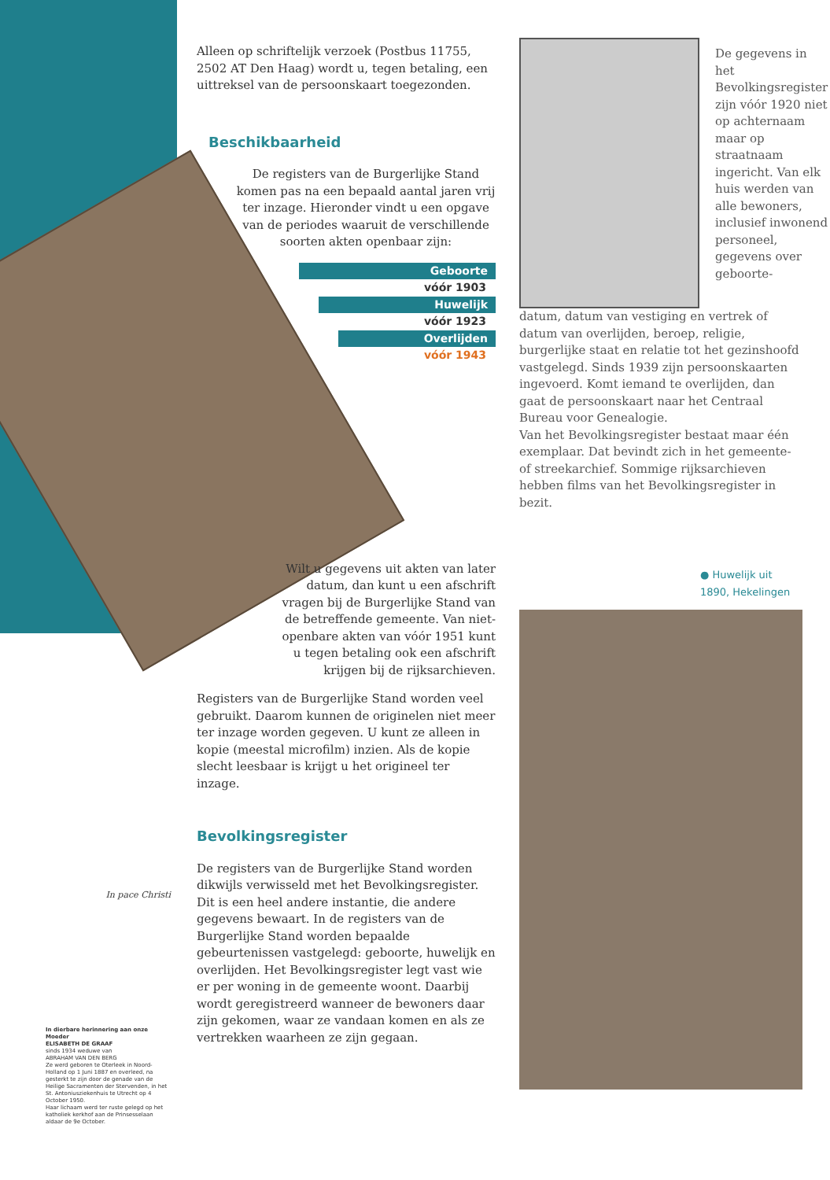In pace Christi
In dierbare herinnering aan onze Moeder
ELISABETH DE GRAAF
sinds 1934 weduwe van
ABRAHAM VAN DEN BERG
Ze werd geboren te Oterleek in Noord-Holland op 1 Juni 1887 en overleed, na gesterkt te zijn door de genade van de Heilige Sacramenten der Stervenden, in het St. Antoniusziekenhuis te Utrecht op 4 October 1950.
Haar lichaam werd ter ruste gelegd op het katholiek kerkhof aan de Prinsesselaan aldaar de 9e October.
Alleen op schriftelijk verzoek (Postbus 11755, 2502 AT Den Haag) wordt u, tegen betaling, een uittreksel van de persoonskaart toegezonden.
Beschikbaarheid
De registers van de Burgerlijke Stand komen pas na een bepaald aantal jaren vrij ter inzage. Hieronder vindt u een opgave van de periodes waaruit de verschillende soorten akten openbaar zijn:
Geboorte
vóór 1903
Huwelijk
vóór 1923
Overlijden
vóór 1943
Wilt u gegevens uit akten van later datum, dan kunt u een afschrift vragen bij de Burgerlijke Stand van de betreffende gemeente. Van niet-openbare akten van vóór 1951 kunt u tegen betaling ook een afschrift krijgen bij de rijksarchieven.
Registers van de Burgerlijke Stand worden veel gebruikt. Daarom kunnen de originelen niet meer ter inzage worden gegeven. U kunt ze alleen in kopie (meestal microfilm) inzien. Als de kopie slecht leesbaar is krijgt u het origineel ter inzage.
Bevolkingsregister
De registers van de Burgerlijke Stand worden dikwijls verwisseld met het Bevolkingsregister. Dit is een heel andere instantie, die andere gegevens bewaart. In de registers van de Burgerlijke Stand worden bepaalde gebeurtenissen vastgelegd: geboorte, huwelijk en overlijden. Het Bevolkingsregister legt vast wie er per woning in de gemeente woont. Daarbij wordt geregistreerd wanneer de bewoners daar zijn gekomen, waar ze vandaan komen en als ze vertrekken waarheen ze zijn gegaan.
De gegevens in het Bevolkingsregister zijn vóór 1920 niet op achternaam maar op straatnaam ingericht. Van elk huis werden van alle bewoners, inclusief inwonend personeel, gegevens over geboorte-
datum, datum van vestiging en vertrek of datum van overlijden, beroep, religie, burgerlijke staat en relatie tot het gezinshoofd vastgelegd. Sinds 1939 zijn persoonskaarten ingevoerd. Komt iemand te overlijden, dan gaat de persoonskaart naar het Centraal Bureau voor Genealogie.
Van het Bevolkingsregister bestaat maar één exemplaar. Dat bevindt zich in het gemeente- of streekarchief. Sommige rijksarchieven hebben films van het Bevolkingsregister in bezit.
● Huwelijk uit 1890, Hekelingen